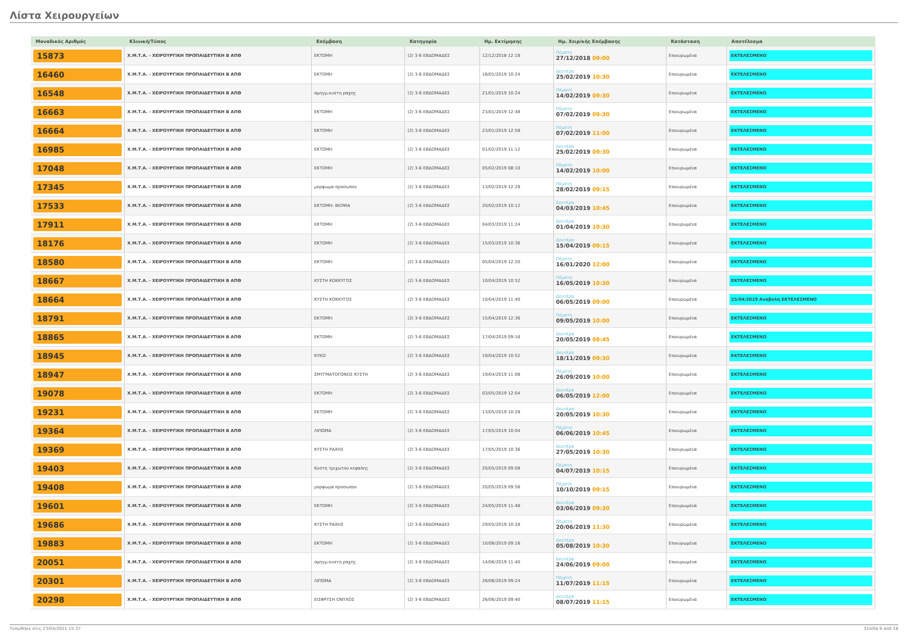Λίστα Χειρουργείων
| Μοναδικός Αριθμός | Κλινική/Τύπος | Επέμβαση | Κατηγορία | Ημ. Εκτίμησης | Ημ. Χειρ/κής Επέμβασης | Κατάσταση | Αποτέλεσμα |
| --- | --- | --- | --- | --- | --- | --- | --- |
| 15873 | Χ.Μ.Τ.Α. - ΧΕΙΡΟΥΡΓΙΚΗ ΠΡΟΠΑΙΔΕΥΤΙΚΗ Β ΑΠΘ | ΕΚΤΟΜΗ | (2) 3-6 ΕΒΔΟΜΑΔΕΣ | 12/12/2018 12:18 | Πέμπτη 27/12/2018 09:00 | Επικυρωμένα | ΕΚΤΕΛΕΣΜΕΝΟ |
| 16460 | Χ.Μ.Τ.Α. - ΧΕΙΡΟΥΡΓΙΚΗ ΠΡΟΠΑΙΔΕΥΤΙΚΗ Β ΑΠΘ | ΕΚΤΟΜΗ | (2) 3-6 ΕΒΔΟΜΑΔΕΣ | 16/01/2019 10:24 | Δευτέρα 25/02/2019 10:30 | Επικυρωμένα | ΕΚΤΕΛΕΣΜΕΝΟ |
| 16548 | Χ.Μ.Τ.Α. - ΧΕΙΡΟΥΡΓΙΚΗ ΠΡΟΠΑΙΔΕΥΤΙΚΗ Β ΑΠΘ | σμηγμ.κυστη ραχης | (2) 3-6 ΕΒΔΟΜΑΔΕΣ | 21/01/2019 10:24 | Πέμπτη 14/02/2019 09:30 | Επικυρωμένα | ΕΚΤΕΛΕΣΜΕΝΟ |
| 16663 | Χ.Μ.Τ.Α. - ΧΕΙΡΟΥΡΓΙΚΗ ΠΡΟΠΑΙΔΕΥΤΙΚΗ Β ΑΠΘ | ΕΚΤΟΜΗ | (2) 3-6 ΕΒΔΟΜΑΔΕΣ | 23/01/2019 12:48 | Πέμπτη 07/02/2019 09:30 | Επικυρωμένα | ΕΚΤΕΛΕΣΜΕΝΟ |
| 16664 | Χ.Μ.Τ.Α. - ΧΕΙΡΟΥΡΓΙΚΗ ΠΡΟΠΑΙΔΕΥΤΙΚΗ Β ΑΠΘ | ΕΚΤΟΜΗ | (2) 3-6 ΕΒΔΟΜΑΔΕΣ | 23/01/2019 12:58 | Πέμπτη 07/02/2019 11:00 | Επικυρωμένα | ΕΚΤΕΛΕΣΜΕΝΟ |
| 16985 | Χ.Μ.Τ.Α. - ΧΕΙΡΟΥΡΓΙΚΗ ΠΡΟΠΑΙΔΕΥΤΙΚΗ Β ΑΠΘ | ΕΚΤΟΜΗ | (2) 3-6 ΕΒΔΟΜΑΔΕΣ | 01/02/2019 11:12 | Δευτέρα 25/02/2019 09:30 | Επικυρωμένα | ΕΚΤΕΛΕΣΜΕΝΟ |
| 17048 | Χ.Μ.Τ.Α. - ΧΕΙΡΟΥΡΓΙΚΗ ΠΡΟΠΑΙΔΕΥΤΙΚΗ Β ΑΠΘ | ΕΚΤΟΜΗ | (2) 3-6 ΕΒΔΟΜΑΔΕΣ | 05/02/2019 08:10 | Πέμπτη 14/02/2019 10:00 | Επικυρωμένα | ΕΚΤΕΛΕΣΜΕΝΟ |
| 17345 | Χ.Μ.Τ.Α. - ΧΕΙΡΟΥΡΓΙΚΗ ΠΡΟΠΑΙΔΕΥΤΙΚΗ Β ΑΠΘ | μορφωμα προσωπου | (2) 3-6 ΕΒΔΟΜΑΔΕΣ | 13/02/2019 12:28 | Πέμπτη 28/02/2019 09:15 | Επικυρωμένα | ΕΚΤΕΛΕΣΜΕΝΟ |
| 17533 | Χ.Μ.Τ.Α. - ΧΕΙΡΟΥΡΓΙΚΗ ΠΡΟΠΑΙΔΕΥΤΙΚΗ Β ΑΠΘ | ΕΚΤΟΜΗ- ΒΙΟΨΙΑ | (2) 3-6 ΕΒΔΟΜΑΔΕΣ | 20/02/2019 10:12 | Δευτέρα 04/03/2019 10:45 | Επικυρωμένα | ΕΚΤΕΛΕΣΜΕΝΟ |
| 17911 | Χ.Μ.Τ.Α. - ΧΕΙΡΟΥΡΓΙΚΗ ΠΡΟΠΑΙΔΕΥΤΙΚΗ Β ΑΠΘ | ΕΚΤΟΜΗ | (2) 3-6 ΕΒΔΟΜΑΔΕΣ | 04/03/2019 11:24 | Δευτέρα 01/04/2019 10:30 | Επικυρωμένα | ΕΚΤΕΛΕΣΜΕΝΟ |
| 18176 | Χ.Μ.Τ.Α. - ΧΕΙΡΟΥΡΓΙΚΗ ΠΡΟΠΑΙΔΕΥΤΙΚΗ Β ΑΠΘ | ΕΚΤΟΜΗ | (2) 3-6 ΕΒΔΟΜΑΔΕΣ | 15/03/2019 10:36 | Δευτέρα 15/04/2019 09:15 | Επικυρωμένα | ΕΚΤΕΛΕΣΜΕΝΟ |
| 18580 | Χ.Μ.Τ.Α. - ΧΕΙΡΟΥΡΓΙΚΗ ΠΡΟΠΑΙΔΕΥΤΙΚΗ Β ΑΠΘ | ΕΚΤΟΜΗ | (2) 3-6 ΕΒΔΟΜΑΔΕΣ | 05/04/2019 12:20 | Πέμπτη 16/01/2020 12:00 | Επικυρωμένα | ΕΚΤΕΛΕΣΜΕΝΟ |
| 18667 | Χ.Μ.Τ.Α. - ΧΕΙΡΟΥΡΓΙΚΗ ΠΡΟΠΑΙΔΕΥΤΙΚΗ Β ΑΠΘ | ΚΥΣΤΗ ΚΟΚΚΥΓΟΣ | (2) 3-6 ΕΒΔΟΜΑΔΕΣ | 10/04/2019 10:52 | Πέμπτη 16/05/2019 10:30 | Επικυρωμένα | ΕΚΤΕΛΕΣΜΕΝΟ |
| 18664 | Χ.Μ.Τ.Α. - ΧΕΙΡΟΥΡΓΙΚΗ ΠΡΟΠΑΙΔΕΥΤΙΚΗ Β ΑΠΘ | ΚΥΣΤΗ ΚΟΚΚΥΓΟΣ | (2) 3-6 ΕΒΔΟΜΑΔΕΣ | 10/04/2019 11:40 | Δευτέρα 06/05/2019 09:00 | Επικυρωμένα | 25/04/2019 Αναβολή ΕΚΤΕΛΕΣΜΕΝΟ |
| 18791 | Χ.Μ.Τ.Α. - ΧΕΙΡΟΥΡΓΙΚΗ ΠΡΟΠΑΙΔΕΥΤΙΚΗ Β ΑΠΘ | ΕΚΤΟΜΗ | (2) 3-6 ΕΒΔΟΜΑΔΕΣ | 15/04/2019 12:36 | Πέμπτη 09/05/2019 10:00 | Επικυρωμένα | ΕΚΤΕΛΕΣΜΕΝΟ |
| 18865 | Χ.Μ.Τ.Α. - ΧΕΙΡΟΥΡΓΙΚΗ ΠΡΟΠΑΙΔΕΥΤΙΚΗ Β ΑΠΘ | ΕΚΤΟΜΗ | (2) 3-6 ΕΒΔΟΜΑΔΕΣ | 17/04/2019 09:16 | Δευτέρα 20/05/2019 08:45 | Επικυρωμένα | ΕΚΤΕΛΕΣΜΕΝΟ |
| 18945 | Χ.Μ.Τ.Α. - ΧΕΙΡΟΥΡΓΙΚΗ ΠΡΟΠΑΙΔΕΥΤΙΚΗ Β ΑΠΘ | ΚΥΚΟ | (2) 3-6 ΕΒΔΟΜΑΔΕΣ | 19/04/2019 10:52 | Δευτέρα 18/11/2019 09:30 | Επικυρωμένα | ΕΚΤΕΛΕΣΜΕΝΟ |
| 18947 | Χ.Μ.Τ.Α. - ΧΕΙΡΟΥΡΓΙΚΗ ΠΡΟΠΑΙΔΕΥΤΙΚΗ Β ΑΠΘ | ΣΜΥΓΜΑΤΟΓΟΝΟΣ ΚΥΣΤΗ | (2) 3-6 ΕΒΔΟΜΑΔΕΣ | 19/04/2019 11:08 | Πέμπτη 26/09/2019 10:00 | Επικυρωμένα | ΕΚΤΕΛΕΣΜΕΝΟ |
| 19078 | Χ.Μ.Τ.Α. - ΧΕΙΡΟΥΡΓΙΚΗ ΠΡΟΠΑΙΔΕΥΤΙΚΗ Β ΑΠΘ | ΕΚΤΟΜΗ | (2) 3-6 ΕΒΔΟΜΑΔΕΣ | 03/05/2019 12:04 | Δευτέρα 06/05/2019 12:00 | Επικυρωμένα | ΕΚΤΕΛΕΣΜΕΝΟ |
| 19231 | Χ.Μ.Τ.Α. - ΧΕΙΡΟΥΡΓΙΚΗ ΠΡΟΠΑΙΔΕΥΤΙΚΗ Β ΑΠΘ | ΕΚΤΟΜΗ | (2) 3-6 ΕΒΔΟΜΑΔΕΣ | 13/05/2019 10:28 | Δευτέρα 20/05/2019 10:30 | Επικυρωμένα | ΕΚΤΕΛΕΣΜΕΝΟ |
| 19364 | Χ.Μ.Τ.Α. - ΧΕΙΡΟΥΡΓΙΚΗ ΠΡΟΠΑΙΔΕΥΤΙΚΗ Β ΑΠΘ | ΛΙΠΩΜΑ | (2) 3-6 ΕΒΔΟΜΑΔΕΣ | 17/05/2019 10:04 | Πέμπτη 06/06/2019 10:45 | Επικυρωμένα | ΕΚΤΕΛΕΣΜΕΝΟ |
| 19369 | Χ.Μ.Τ.Α. - ΧΕΙΡΟΥΡΓΙΚΗ ΠΡΟΠΑΙΔΕΥΤΙΚΗ Β ΑΠΘ | ΚΥΣΤΗ ΡΑΧΗΣ | (2) 3-6 ΕΒΔΟΜΑΔΕΣ | 17/05/2019 10:36 | Δευτέρα 27/05/2019 10:30 | Επικυρωμένα | ΕΚΤΕΛΕΣΜΕΝΟ |
| 19403 | Χ.Μ.Τ.Α. - ΧΕΙΡΟΥΡΓΙΚΗ ΠΡΟΠΑΙΔΕΥΤΙΚΗ Β ΑΠΘ | Κυστη τριχωτου κεφαλης | (2) 3-6 ΕΒΔΟΜΑΔΕΣ | 20/05/2019 09:08 | Πέμπτη 04/07/2019 10:15 | Επικυρωμένα | ΕΚΤΕΛΕΣΜΕΝΟ |
| 19408 | Χ.Μ.Τ.Α. - ΧΕΙΡΟΥΡΓΙΚΗ ΠΡΟΠΑΙΔΕΥΤΙΚΗ Β ΑΠΘ | μορφωμα προσωπου | (2) 3-6 ΕΒΔΟΜΑΔΕΣ | 20/05/2019 09:56 | Πέμπτη 10/10/2019 09:15 | Επικυρωμένα | ΕΚΤΕΛΕΣΜΕΝΟ |
| 19601 | Χ.Μ.Τ.Α. - ΧΕΙΡΟΥΡΓΙΚΗ ΠΡΟΠΑΙΔΕΥΤΙΚΗ Β ΑΠΘ | ΕΚΤΟΜΗ | (2) 3-6 ΕΒΔΟΜΑΔΕΣ | 24/05/2019 11:48 | Δευτέρα 03/06/2019 09:30 | Επικυρωμένα | ΕΚΤΕΛΕΣΜΕΝΟ |
| 19686 | Χ.Μ.Τ.Α. - ΧΕΙΡΟΥΡΓΙΚΗ ΠΡΟΠΑΙΔΕΥΤΙΚΗ Β ΑΠΘ | ΚΥΣΤΗ ΡΑΧΗΣ | (2) 3-6 ΕΒΔΟΜΑΔΕΣ | 29/05/2019 10:28 | Πέμπτη 20/06/2019 11:30 | Επικυρωμένα | ΕΚΤΕΛΕΣΜΕΝΟ |
| 19883 | Χ.Μ.Τ.Α. - ΧΕΙΡΟΥΡΓΙΚΗ ΠΡΟΠΑΙΔΕΥΤΙΚΗ Β ΑΠΘ | ΕΚΤΟΜΗ | (2) 3-6 ΕΒΔΟΜΑΔΕΣ | 10/06/2019 09:16 | Δευτέρα 05/08/2019 10:30 | Επικυρωμένα | ΕΚΤΕΛΕΣΜΕΝΟ |
| 20051 | Χ.Μ.Τ.Α. - ΧΕΙΡΟΥΡΓΙΚΗ ΠΡΟΠΑΙΔΕΥΤΙΚΗ Β ΑΠΘ | σμηγμ.κυστη ραχης | (2) 3-6 ΕΒΔΟΜΑΔΕΣ | 14/06/2019 11:40 | Δευτέρα 24/06/2019 09:00 | Επικυρωμένα | ΕΚΤΕΛΕΣΜΕΝΟ |
| 20301 | Χ.Μ.Τ.Α. - ΧΕΙΡΟΥΡΓΙΚΗ ΠΡΟΠΑΙΔΕΥΤΙΚΗ Β ΑΠΘ | ΛΙΠΩΜΑ | (2) 3-6 ΕΒΔΟΜΑΔΕΣ | 26/06/2019 09:24 | Πέμπτη 11/07/2019 11:15 | Επικυρωμένα | ΕΚΤΕΛΕΣΜΕΝΟ |
| 20298 | Χ.Μ.Τ.Α. - ΧΕΙΡΟΥΡΓΙΚΗ ΠΡΟΠΑΙΔΕΥΤΙΚΗ Β ΑΠΘ | ΕΙΣΦΡΥΣΗ ΟΝΥΧΟΣ | (2) 3-6 ΕΒΔΟΜΑΔΕΣ | 26/06/2019 09:40 | Δευτέρα 08/07/2019 11:15 | Επικυρωμένα | ΕΚΤΕΛΕΣΜΕΝΟ |
Τυπώθηκε στις 23/04/2021 15:37 Σελίδα 6 από 18